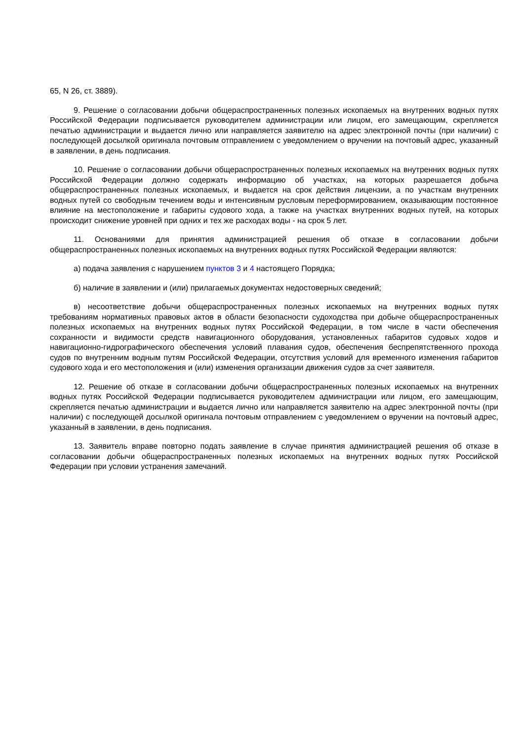65, N 26, ст. 3889).
9. Решение о согласовании добычи общераспространенных полезных ископаемых на внутренних водных путях Российской Федерации подписывается руководителем администрации или лицом, его замещающим, скрепляется печатью администрации и выдается лично или направляется заявителю на адрес электронной почты (при наличии) с последующей досылкой оригинала почтовым отправлением с уведомлением о вручении на почтовый адрес, указанный в заявлении, в день подписания.
10. Решение о согласовании добычи общераспространенных полезных ископаемых на внутренних водных путях Российской Федерации должно содержать информацию об участках, на которых разрешается добыча общераспространенных полезных ископаемых, и выдается на срок действия лицензии, а по участкам внутренних водных путей со свободным течением воды и интенсивным русловым переформированием, оказывающим постоянное влияние на местоположение и габариты судового хода, а также на участках внутренних водных путей, на которых происходит снижение уровней при одних и тех же расходах воды - на срок 5 лет.
11. Основаниями для принятия администрацией решения об отказе в согласовании добычи общераспространенных полезных ископаемых на внутренних водных путях Российской Федерации являются:
а) подача заявления с нарушением пунктов 3 и 4 настоящего Порядка;
б) наличие в заявлении и (или) прилагаемых документах недостоверных сведений;
в) несоответствие добычи общераспространенных полезных ископаемых на внутренних водных путях требованиям нормативных правовых актов в области безопасности судоходства при добыче общераспространенных полезных ископаемых на внутренних водных путях Российской Федерации, в том числе в части обеспечения сохранности и видимости средств навигационного оборудования, установленных габаритов судовых ходов и навигационно-гидрографического обеспечения условий плавания судов, обеспечения беспрепятственного прохода судов по внутренним водным путям Российской Федерации, отсутствия условий для временного изменения габаритов судового хода и его местоположения и (или) изменения организации движения судов за счет заявителя.
12. Решение об отказе в согласовании добычи общераспространенных полезных ископаемых на внутренних водных путях Российской Федерации подписывается руководителем администрации или лицом, его замещающим, скрепляется печатью администрации и выдается лично или направляется заявителю на адрес электронной почты (при наличии) с последующей досылкой оригинала почтовым отправлением с уведомлением о вручении на почтовый адрес, указанный в заявлении, в день подписания.
13. Заявитель вправе повторно подать заявление в случае принятия администрацией решения об отказе в согласовании добычи общераспространенных полезных ископаемых на внутренних водных путях Российской Федерации при условии устранения замечаний.